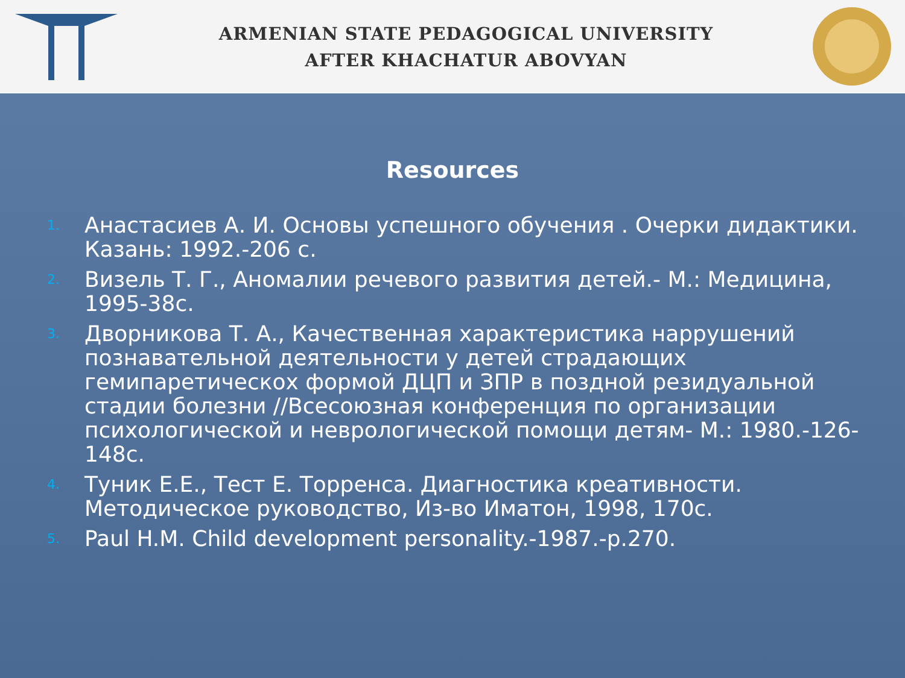ARMENIAN STATE PEDAGOGICAL UNIVERSITY
AFTER KHACHATUR ABOVYAN
Resources
1. Анастасиев А. И. Основы успешного обучения . Очерки дидактики. Казань: 1992.-206 с.
2. Визель Т. Г., Аномалии речевого развития детей.- М.: Медицина, 1995-38с.
3. Дворникова Т. А., Качественная характеристика наррушений познавательной деятельности у детей страдающих гемипаретическох формой ДЦП и ЗПР в поздной резидуальной стадии болезни //Всесоюзная конференция по организации психологической и неврологической помощи детям- М.: 1980.-126-148с.
4. Туник Е.Е., Тест Е. Торренса. Диагностика креативности. Методическое руководство, Из-во Иматон, 1998, 170с.
5. Paul H.M. Child development personality.-1987.-p.270.